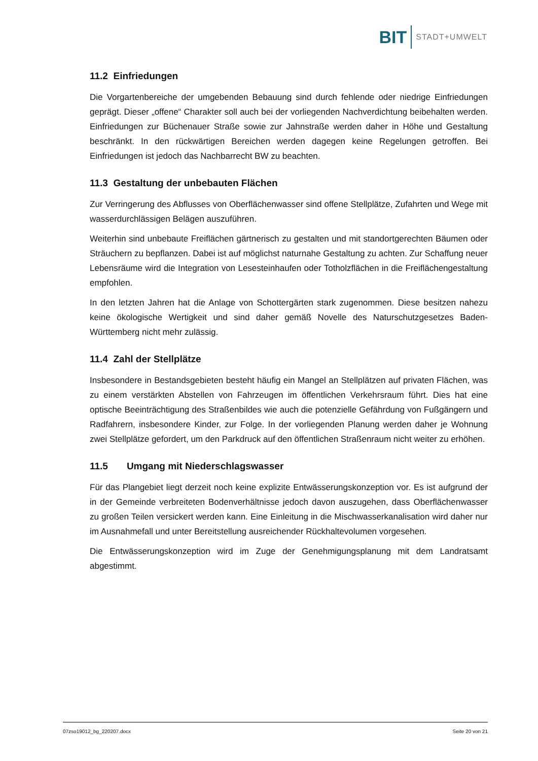BIT STADT+UMWELT
11.2 Einfriedungen
Die Vorgartenbereiche der umgebenden Bebauung sind durch fehlende oder niedrige Einfriedungen geprägt. Dieser „offene“ Charakter soll auch bei der vorliegenden Nachverdichtung beibehalten werden. Einfriedungen zur Büchenauer Straße sowie zur Jahnstraße werden daher in Höhe und Gestaltung beschränkt. In den rückwärtigen Bereichen werden dagegen keine Regelungen getroffen. Bei Einfriedungen ist jedoch das Nachbarrecht BW zu beachten.
11.3 Gestaltung der unbebauten Flächen
Zur Verringerung des Abflusses von Oberflächenwasser sind offene Stellplätze, Zufahrten und Wege mit wasserdurchlässigen Belägen auszuführen.
Weiterhin sind unbebaute Freiflächen gärtnerisch zu gestalten und mit standortgerechten Bäumen oder Sträuchern zu bepflanzen. Dabei ist auf möglichst naturnahe Gestaltung zu achten. Zur Schaffung neuer Lebensräume wird die Integration von Lesesteinhaufen oder Totholzflächen in die Freiflächengestaltung empfohlen.
In den letzten Jahren hat die Anlage von Schottergärten stark zugenommen. Diese besitzen nahezu keine ökologische Wertigkeit und sind daher gemäß Novelle des Naturschutzgesetzes Baden-Württemberg nicht mehr zulässig.
11.4 Zahl der Stellplätze
Insbesondere in Bestandsgebieten besteht häufig ein Mangel an Stellplätzen auf privaten Flächen, was zu einem verstärkten Abstellen von Fahrzeugen im öffentlichen Verkehrsraum führt. Dies hat eine optische Beeinträchtigung des Straßenbildes wie auch die potenzielle Gefährdung von Fußgängern und Radfahrern, insbesondere Kinder, zur Folge. In der vorliegenden Planung werden daher je Wohnung zwei Stellplätze gefordert, um den Parkdruck auf den öffentlichen Straßenraum nicht weiter zu erhöhen.
11.5 Umgang mit Niederschlagswasser
Für das Plangebiet liegt derzeit noch keine explizite Entwässerungskonzeption vor. Es ist aufgrund der in der Gemeinde verbreiteten Bodenverhältnisse jedoch davon auszugehen, dass Oberflächenwasser zu großen Teilen versickert werden kann. Eine Einleitung in die Mischwasserkanalisation wird daher nur im Ausnahmefall und unter Bereitstellung ausreichender Rückhaltevolumen vorgesehen.
Die Entwässerungskonzeption wird im Zuge der Genehmigungsplanung mit dem Landratsamt abgestimmt.
07zso19012_bg_220207.docx Seite 20 von 21